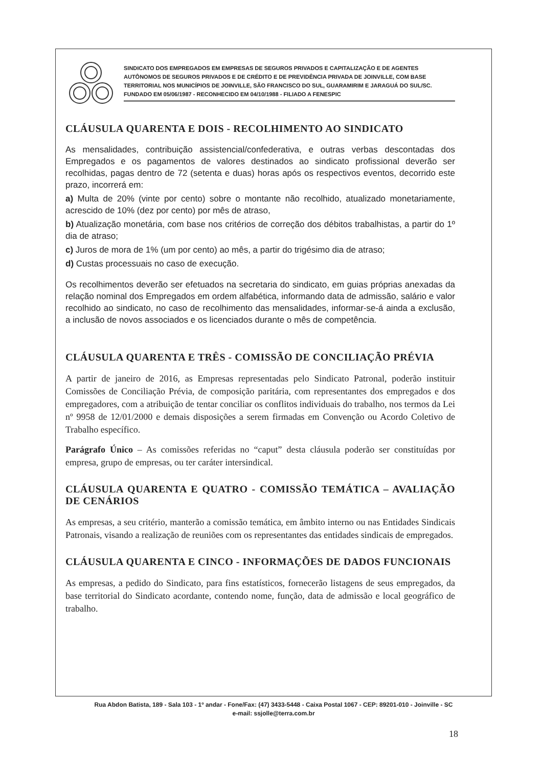SINDICATO DOS EMPREGADOS EM EMPRESAS DE SEGUROS PRIVADOS E CAPITALIZAÇÃO E DE AGENTES AUTÔNOMOS DE SEGUROS PRIVADOS E DE CRÉDITO E DE PREVIDÊNCIA PRIVADA DE JOINVILLE, COM BASE TERRITORIAL NOS MUNICÍPIOS DE JOINVILLE, SÃO FRANCISCO DO SUL, GUARAMIRIM E JARAGUÁ DO SUL/SC.
FUNDADO EM 05/06/1987 - RECONHECIDO EM 04/10/1988 - FILIADO A FENESPIC
CLÁUSULA QUARENTA E DOIS - RECOLHIMENTO AO SINDICATO
As mensalidades, contribuição assistencial/confederativa, e outras verbas descontadas dos Empregados e os pagamentos de valores destinados ao sindicato profissional deverão ser recolhidas, pagas dentro de 72 (setenta e duas) horas após os respectivos eventos, decorrido este prazo, incorrerá em:
a) Multa de 20% (vinte por cento) sobre o montante não recolhido, atualizado monetariamente, acrescido de 10% (dez por cento) por mês de atraso,
b) Atualização monetária, com base nos critérios de correção dos débitos trabalhistas, a partir do 1º dia de atraso;
c) Juros de mora de 1% (um por cento) ao mês, a partir do trigésimo dia de atraso;
d) Custas processuais no caso de execução.
Os recolhimentos deverão ser efetuados na secretaria do sindicato, em guias próprias anexadas da relação nominal dos Empregados em ordem alfabética, informando data de admissão, salário e valor recolhido ao sindicato, no caso de recolhimento das mensalidades, informar-se-á ainda a exclusão, a inclusão de novos associados e os licenciados durante o mês de competência.
CLÁUSULA QUARENTA E TRÊS - COMISSÃO DE CONCILIAÇÃO PRÉVIA
A partir de janeiro de 2016, as Empresas representadas pelo Sindicato Patronal, poderão instituir Comissões de Conciliação Prévia, de composição paritária, com representantes dos empregados e dos empregadores, com a atribuição de tentar conciliar os conflitos individuais do trabalho, nos termos da Lei nº 9958 de 12/01/2000 e demais disposições a serem firmadas em Convenção ou Acordo Coletivo de Trabalho específico.
Parágrafo Único – As comissões referidas no “caput” desta cláusula poderão ser constituídas por empresa, grupo de empresas, ou ter caráter intersindical.
CLÁUSULA QUARENTA E QUATRO - COMISSÃO TEMÁTICA – AVALIAÇÃO DE CENÁRIOS
As empresas, a seu critério, manterão a comissão temática, em âmbito interno ou nas Entidades Sindicais Patronais, visando a realização de reuniões com os representantes das entidades sindicais de empregados.
CLÁUSULA QUARENTA E CINCO - INFORMAÇÕES DE DADOS FUNCIONAIS
As empresas, a pedido do Sindicato, para fins estatísticos, fornecerão listagens de seus empregados, da base territorial do Sindicato acordante, contendo nome, função, data de admissão e local geográfico de trabalho.
Rua Abdon Batista, 189 - Sala 103 - 1º andar - Fone/Fax: (47) 3433-5448 - Caixa Postal 1067 - CEP: 89201-010 - Joinville - SC
e-mail: ssjolle@terra.com.br
18